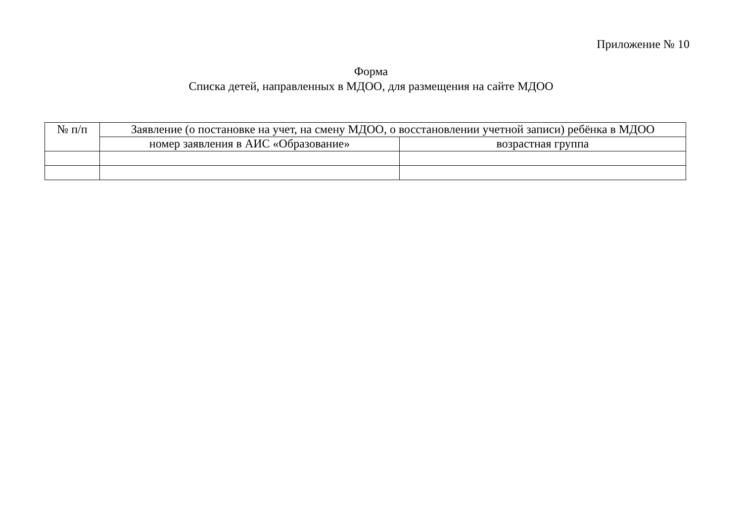Приложение № 10
Форма
Списка детей, направленных в МДОО, для размещения на сайте МДОО
| № п/п | Заявление (о постановке на учет, на смену МДОО, о восстановлении учетной записи) ребёнка в МДОО | |
| --- | --- | --- |
| | номер заявления в АИС «Образование» | возрастная группа |